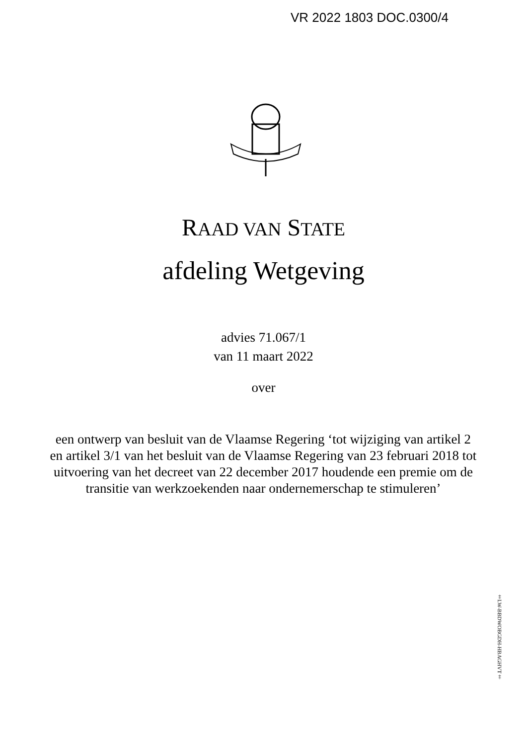VR 2022 1803 DOC.0300/4
RAAD VAN STATE
afdeling Wetgeving
advies 71.067/1
van 11 maart 2022
over
een ontwerp van besluit van de Vlaamse Regering ‘tot wijziging van artikel 2 en artikel 3/1 van het besluit van de Vlaamse Regering van 23 februari 2018 tot uitvoering van het decreet van 22 december 2017 houdende een premie om de transitie van werkzoekenden naar ondernemerschap te stimuleren’
‡LW-BBDWOBGDH-HBAGHVT‡